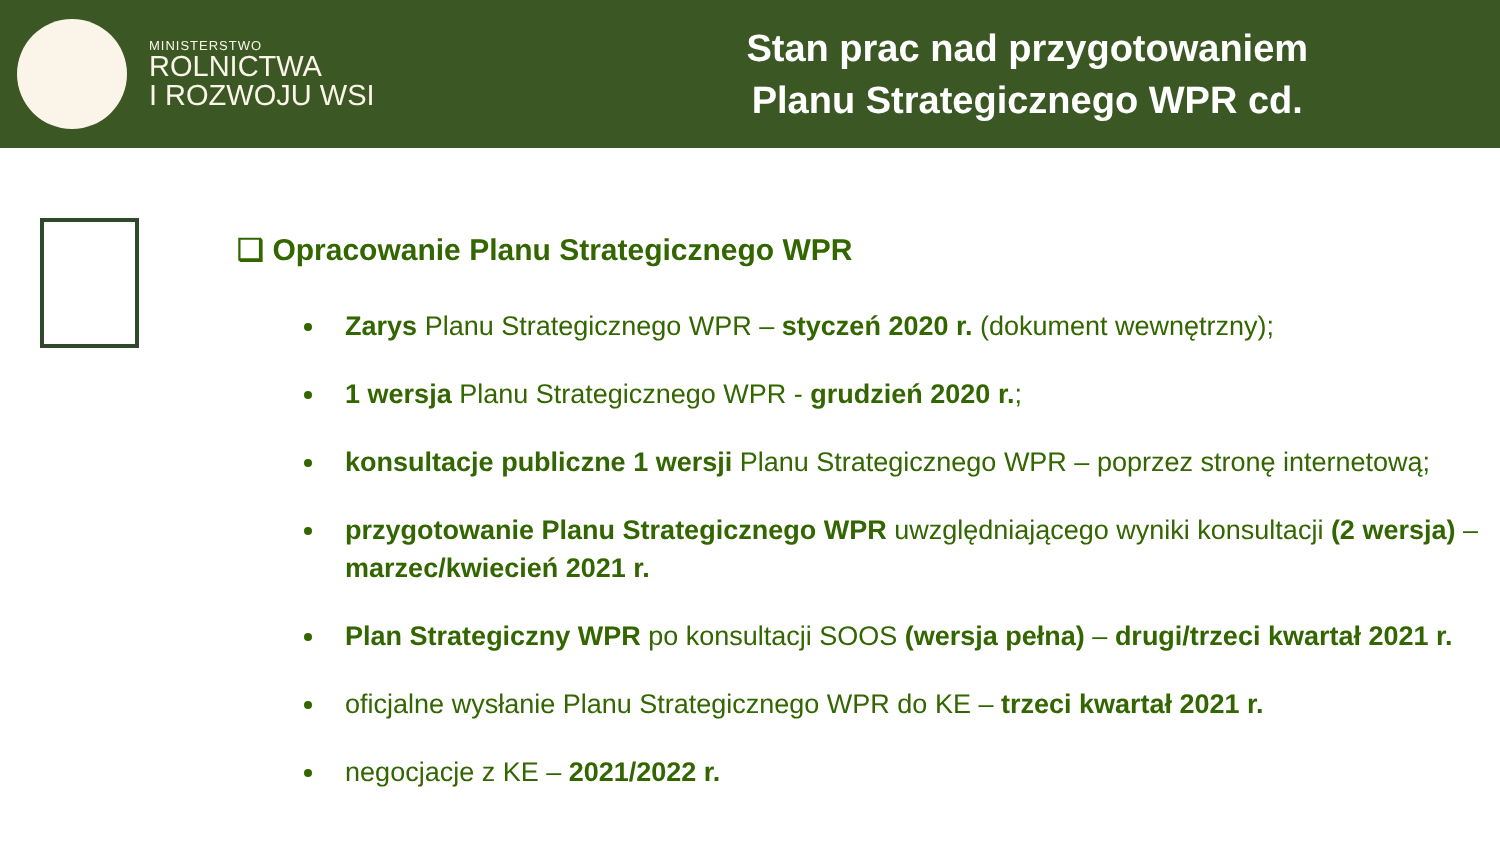MINISTERSTWO
ROLNICTWA
I ROZWOJU WSI
Stan prac nad przygotowaniem
Planu Strategicznego WPR cd.
❑ Opracowanie Planu Strategicznego WPR
Zarys Planu Strategicznego WPR – styczeń 2020 r. (dokument wewnętrzny);
1 wersja Planu Strategicznego WPR - grudzień 2020 r.;
konsultacje publiczne 1 wersji Planu Strategicznego WPR – poprzez stronę internetową;
przygotowanie Planu Strategicznego WPR uwzględniającego wyniki konsultacji (2 wersja) – marzec/kwiecień 2021 r.
Plan Strategiczny WPR po konsultacji SOOS (wersja pełna) – drugi/trzeci kwartał 2021 r.
oficjalne wysłanie Planu Strategicznego WPR do KE – trzeci kwartał 2021 r.
negocjacje z KE – 2021/2022 r.